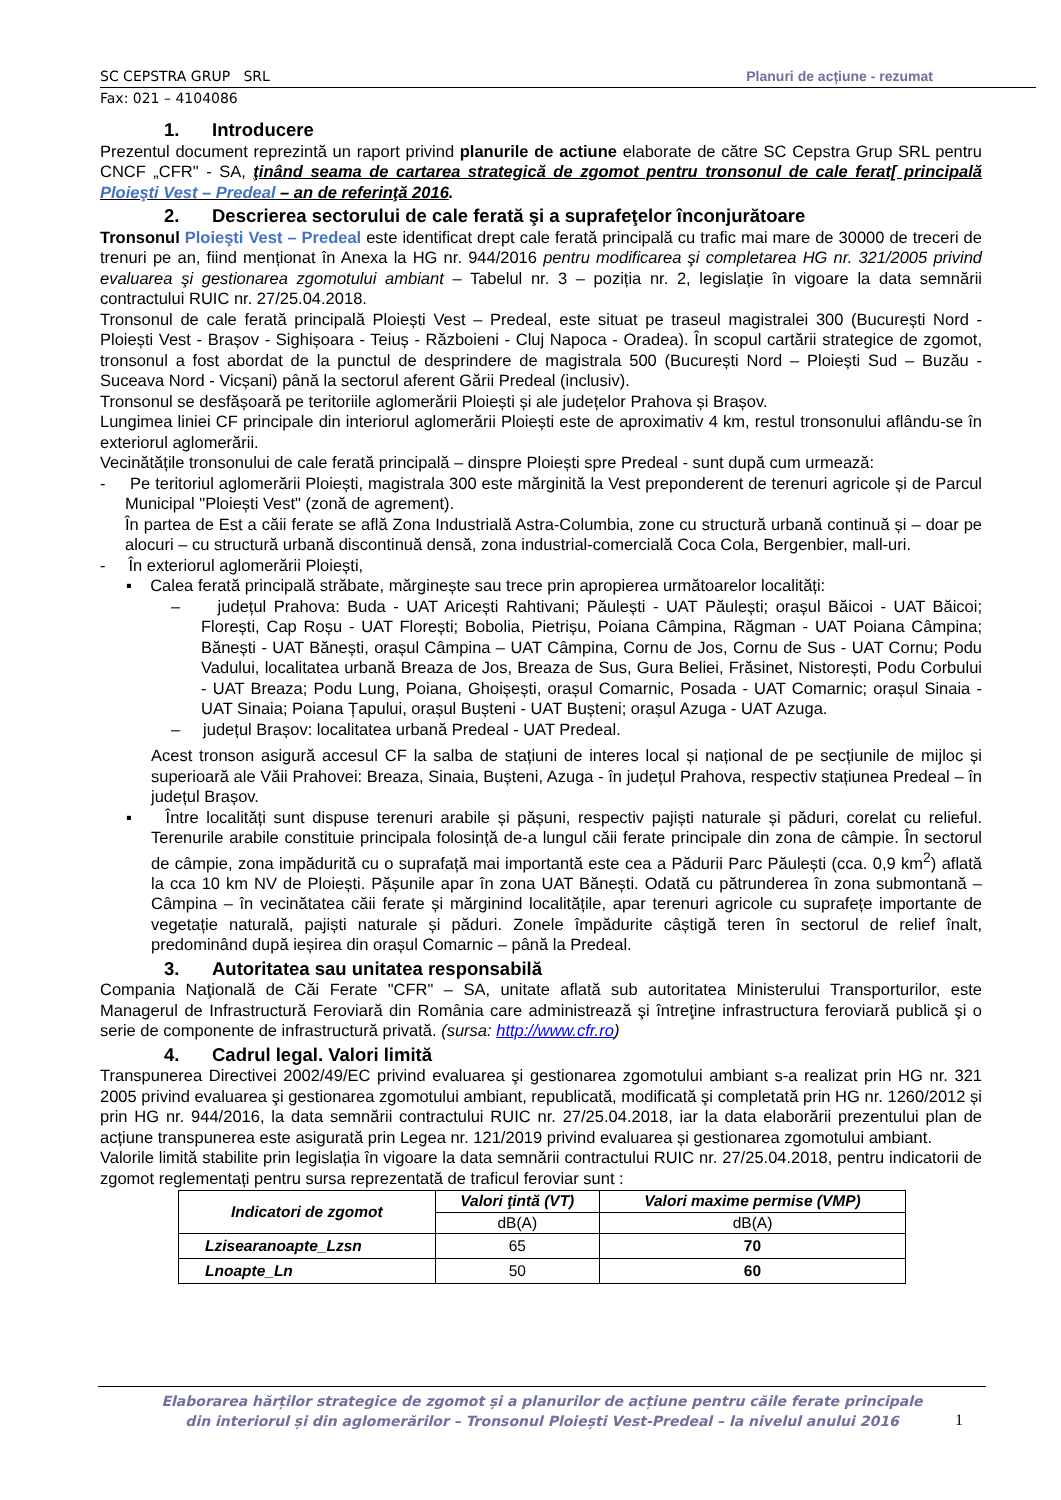SC CEPSTRA GRUP SRL Planuri de acțiune - rezumat
Fax: 021 – 4104086
1. Introducere
Prezentul document reprezintă un raport privind planurile de actiune elaborate de către SC Cepstra Grup SRL pentru CNCF „CFR" - SA, ţinând seama de cartarea strategică de zgomot pentru tronsonul de cale ferat[ principală Ploieşti Vest – Predeal – an de referinţă 2016.
2. Descrierea sectorului de cale ferată şi a suprafeţelor înconjurătoare
Tronsonul Ploieşti Vest – Predeal este identificat drept cale ferată principală cu trafic mai mare de 30000 de treceri de trenuri pe an, fiind menționat în Anexa la HG nr. 944/2016 pentru modificarea şi completarea HG nr. 321/2005 privind evaluarea şi gestionarea zgomotului ambiant – Tabelul nr. 3 – poziția nr. 2, legislație în vigoare la data semnării contractului RUIC nr. 27/25.04.2018.
Tronsonul de cale ferată principală Ploiești Vest – Predeal, este situat pe traseul magistralei 300 (București Nord - Ploiești Vest - Brașov - Sighișoara - Teiuș - Războieni - Cluj Napoca - Oradea). În scopul cartării strategice de zgomot, tronsonul a fost abordat de la punctul de desprindere de magistrala 500 (București Nord – Ploiești Sud – Buzău - Suceava Nord - Vicșani) până la sectorul aferent Gării Predeal (inclusiv).
Tronsonul se desfășoară pe teritoriile aglomerării Ploiești și ale județelor Prahova și Brașov.
Lungimea liniei CF principale din interiorul aglomerării Ploiești este de aproximativ 4 km, restul tronsonului aflându-se în exteriorul aglomerării.
Vecinătățile tronsonului de cale ferată principală – dinspre Ploiești spre Predeal - sunt după cum urmează:
- Pe teritoriul aglomerării Ploiești, magistrala 300 este mărginită la Vest preponderent de terenuri agricole și de Parcul Municipal "Ploiești Vest" (zonă de agrement).
În partea de Est a căii ferate se află Zona Industrială Astra-Columbia, zone cu structură urbană continuă și – doar pe alocuri – cu structură urbană discontinuă densă, zona industrial-comercială Coca Cola, Bergenbier, mall-uri.
- În exteriorul aglomerării Ploiești,
▪ Calea ferată principală străbate, mărginește sau trece prin apropierea următoarelor localități:
– județul Prahova: Buda - UAT Aricești Rahtivani; Păulești - UAT Păulești; orașul Băicoi - UAT Băicoi; Florești, Cap Roșu - UAT Florești; Bobolia, Pietrișu, Poiana Câmpina, Răgman - UAT Poiana Câmpina; Bănești - UAT Bănești, orașul Câmpina – UAT Câmpina, Cornu de Jos, Cornu de Sus - UAT Cornu; Podu Vadului, localitatea urbană Breaza de Jos, Breaza de Sus, Gura Beliei, Frăsinet, Nistorești, Podu Corbului - UAT Breaza; Podu Lung, Poiana, Ghoișești, orașul Comarnic, Posada - UAT Comarnic; orașul Sinaia - UAT Sinaia; Poiana Țapului, orașul Bușteni - UAT Bușteni; orașul Azuga - UAT Azuga.
– județul Brașov: localitatea urbană Predeal - UAT Predeal.
Acest tronson asigură accesul CF la salba de stațiuni de interes local și național de pe secțiunile de mijloc și superioară ale Văii Prahovei: Breaza, Sinaia, Bușteni, Azuga - în județul Prahova, respectiv stațiunea Predeal – în județul Brașov.
▪ Între localități sunt dispuse terenuri arabile și pășuni, respectiv pajiști naturale și păduri, corelat cu relieful. Terenurile arabile constituie principala folosință de-a lungul căii ferate principale din zona de câmpie. În sectorul de câmpie, zona impădurită cu o suprafață mai importantă este cea a Pădurii Parc Păulești (cca. 0,9 km<sup>2</sup>) aflată la cca 10 km NV de Ploiești. Pășunile apar în zona UAT Bănești. Odată cu pătrunderea în zona submontană – Câmpina – în vecinătatea căii ferate și mărginind localitățile, apar terenuri agricole cu suprafețe importante de vegetație naturală, pajiști naturale și păduri. Zonele împădurite câștigă teren în sectorul de relief înalt, predominând după ieșirea din orașul Comarnic – până la Predeal.
3. Autoritatea sau unitatea responsabilă
Compania Naţională de Căi Ferate "CFR" – SA, unitate aflată sub autoritatea Ministerului Transporturilor, este Managerul de Infrastructură Feroviară din România care administrează şi întreţine infrastructura feroviară publică şi o serie de componente de infrastructură privată. (sursa: http://www.cfr.ro)
4. Cadrul legal. Valori limită
Transpunerea Directivei 2002/49/EC privind evaluarea şi gestionarea zgomotului ambiant s-a realizat prin HG nr. 321 2005 privind evaluarea şi gestionarea zgomotului ambiant, republicată, modificată şi completată prin HG nr. 1260/2012 și prin HG nr. 944/2016, la data semnării contractului RUIC nr. 27/25.04.2018, iar la data elaborării prezentului plan de acțiune transpunerea este asigurată prin Legea nr. 121/2019 privind evaluarea și gestionarea zgomotului ambiant.
Valorile limită stabilite prin legislația în vigoare la data semnării contractului RUIC nr. 27/25.04.2018, pentru indicatorii de zgomot reglementați pentru sursa reprezentată de traficul feroviar sunt :
| Indicatori de zgomot | Valori ţintă (VT) | Valori maxime permise (VMP) |
| --- | --- | --- |
| | dB(A) | dB(A) |
| Lzisearanoapte_Lzsn | 65 | 70 |
| Lnoapte_Ln | 50 | 60 |
Elaborarea hărților strategice de zgomot și a planurilor de acțiune pentru căile ferate principale
din interiorul și din aglomerărilor – Tronsonul Ploiești Vest-Predeal – la nivelul anului 2016
1